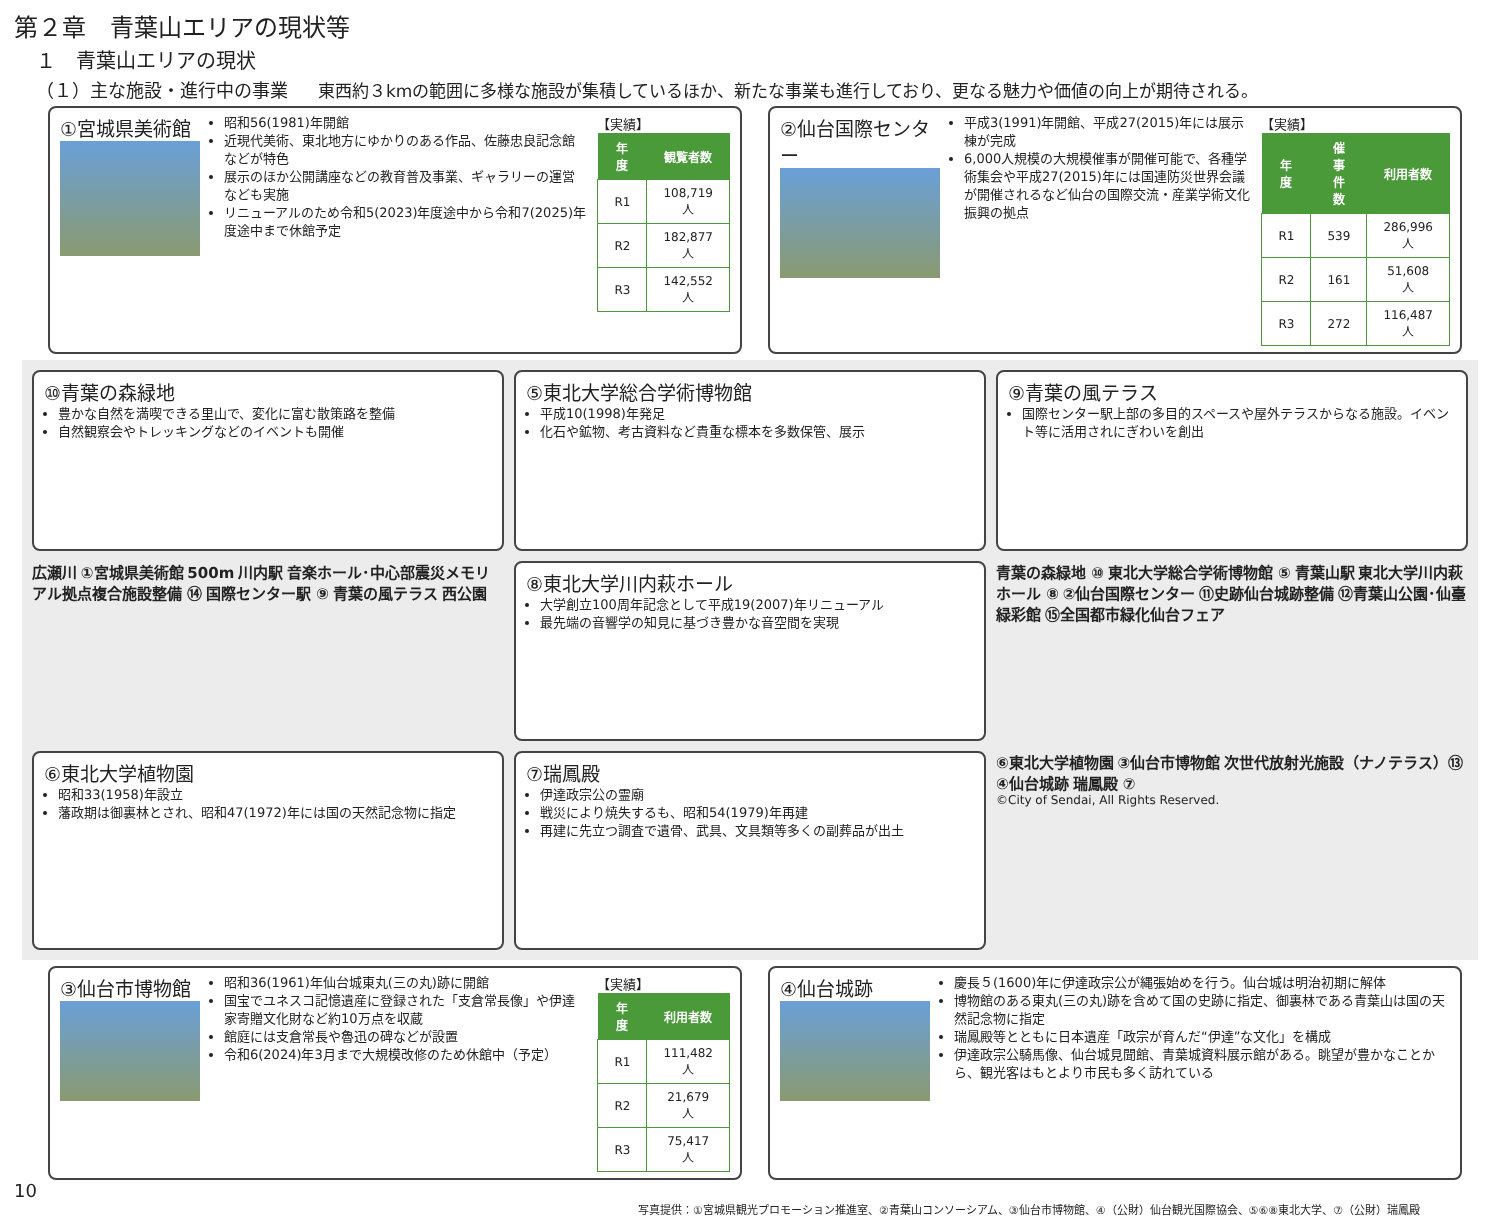第２章　青葉山エリアの現状等
１　青葉山エリアの現状
（１）主な施設・進行中の事業 東西約３kmの範囲に多様な施設が集積しているほか、新たな事業も進行しており、更なる魅力や価値の向上が期待される。
①宮城県美術館
昭和56(1981)年開館
近現代美術、東北地方にゆかりのある作品、佐藤忠良記念館などが特色
展示のほか公開講座などの教育普及事業、ギャラリーの運営なども実施
リニューアルのため令和5(2023)年度途中から令和7(2025)年度途中まで休館予定
【実績】
| 年度 | 観覧者数 |
| --- | --- |
| R1 | 108,719 人 |
| R2 | 182,877 人 |
| R3 | 142,552 人 |
②仙台国際センター
平成3(1991)年開館、平成27(2015)年には展示棟が完成
6,000人規模の大規模催事が開催可能で、各種学術集会や平成27(2015)年には国連防災世界会議が開催されるなど仙台の国際交流・産業学術文化振興の拠点
【実績】
| 年度 | 催事件数 | 利用者数 |
| --- | --- | --- |
| R1 | 539 | 286,996 人 |
| R2 | 161 | 51,608 人 |
| R3 | 272 | 116,487 人 |
⑩青葉の森緑地
豊かな自然を満喫できる里山で、変化に富む散策路を整備
自然観察会やトレッキングなどのイベントも開催
⑤東北大学総合学術博物館
平成10(1998)年発足
化石や鉱物、考古資料など貴重な標本を多数保管、展示
⑨青葉の風テラス
国際センター駅上部の多目的スペースや屋外テラスからなる施設。イベント等に活用されにぎわいを創出
広瀬川 ①宮城県美術館 500m 川内駅 音楽ホール･中心部震災メモリアル拠点複合施設整備 ⑭ 国際センター駅 ⑨ 青葉の風テラス 西公園
⑧東北大学川内萩ホール
大学創立100周年記念として平成19(2007)年リニューアル
最先端の音響学の知見に基づき豊かな音空間を実現
青葉の森緑地 ⑩ 東北大学総合学術博物館 ⑤ 青葉山駅 東北大学川内萩ホール ⑧ ②仙台国際センター ⑪史跡仙台城跡整備 ⑫青葉山公園･仙臺緑彩館 ⑮全国都市緑化仙台フェア
⑥東北大学植物園
昭和33(1958)年設立
藩政期は御裏林とされ、昭和47(1972)年には国の天然記念物に指定
⑦瑞鳳殿
伊達政宗公の霊廟
戦災により焼失するも、昭和54(1979)年再建
再建に先立つ調査で遺骨、武具、文具類等多くの副葬品が出土
⑥東北大学植物園 ③仙台市博物館 次世代放射光施設（ナノテラス）⑬ ④仙台城跡 瑞鳳殿 ⑦
©City of Sendai, All Rights Reserved.
③仙台市博物館
昭和36(1961)年仙台城東丸(三の丸)跡に開館
国宝でユネスコ記憶遺産に登録された「支倉常長像」や伊達家寄贈文化財など約10万点を収蔵
館庭には支倉常長や魯迅の碑などが設置
令和6(2024)年3月まで大規模改修のため休館中（予定）
【実績】
| 年度 | 利用者数 |
| --- | --- |
| R1 | 111,482 人 |
| R2 | 21,679 人 |
| R3 | 75,417人 |
④仙台城跡
慶長５(1600)年に伊達政宗公が縄張始めを行う。仙台城は明治初期に解体
博物館のある東丸(三の丸)跡を含めて国の史跡に指定、御裏林である青葉山は国の天然記念物に指定
瑞鳳殿等とともに日本遺産「政宗が育んだ“伊達”な文化」を構成
伊達政宗公騎馬像、仙台城見聞館、青葉城資料展示館がある。眺望が豊かなことから、観光客はもとより市民も多く訪れている
10
写真提供：①宮城県観光プロモーション推進室、②青葉山コンソーシアム、③仙台市博物館、④（公財）仙台観光国際協会、⑤⑥⑧東北大学、⑦（公財）瑞鳳殿